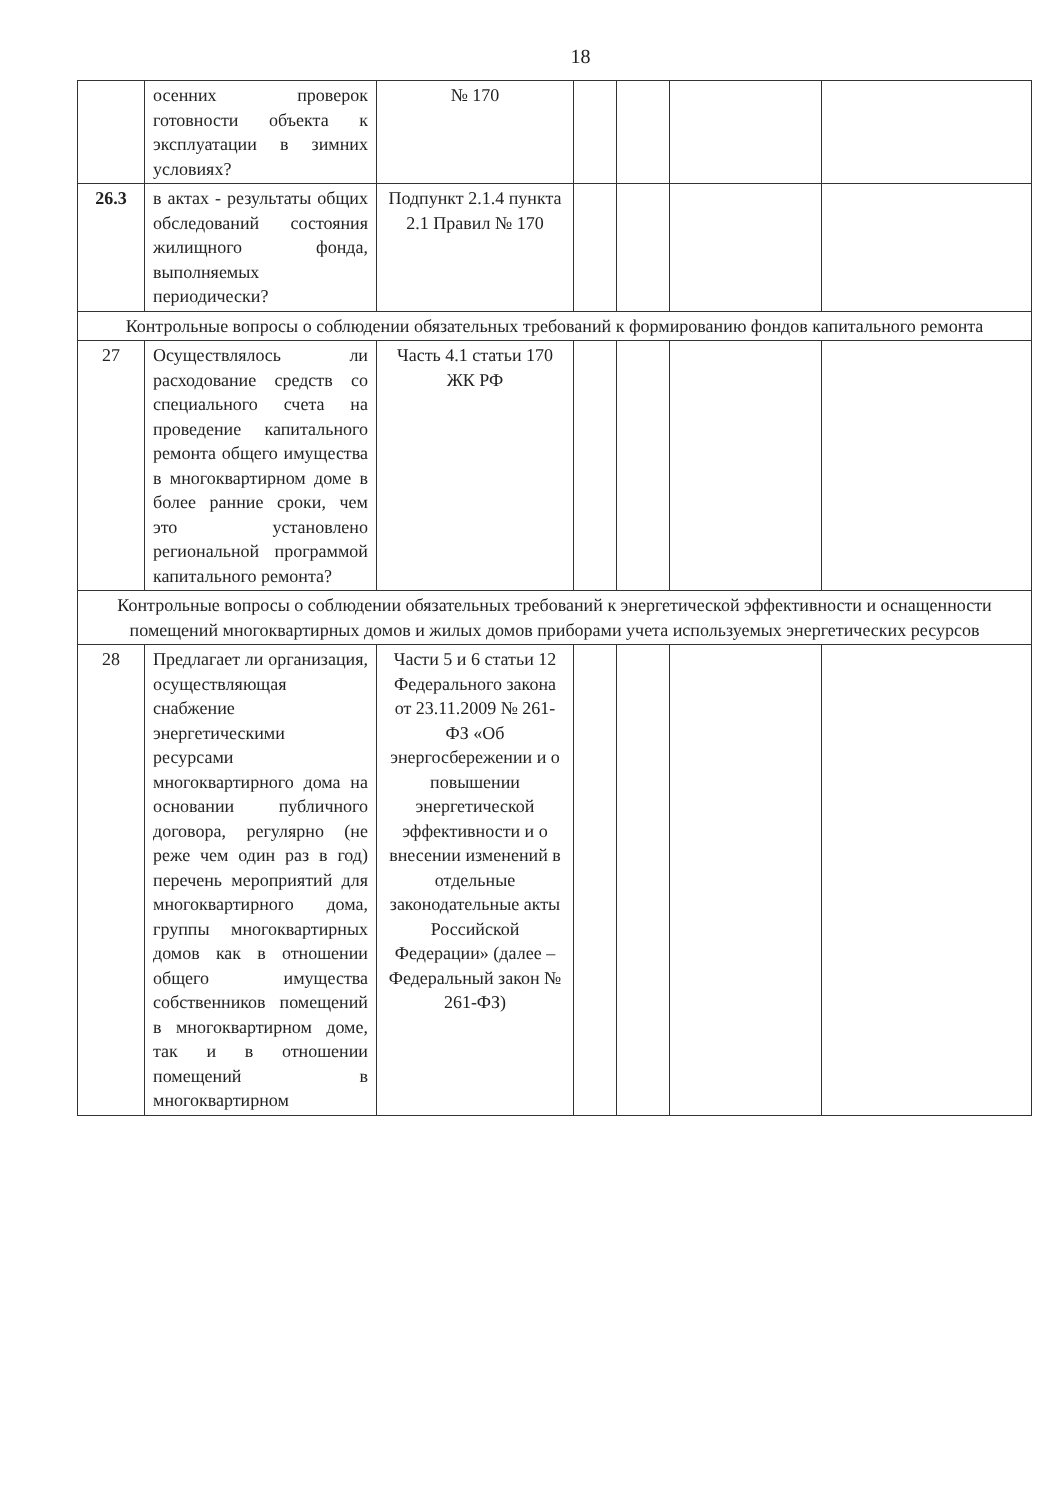18
| | осенних проверок готовности объекта к эксплуатации в зимних условиях? | № 170 | | | | |
| 26.3 | в актах - результаты общих обследований состояния жилищного фонда, выполняемых периодически? | Подпункт 2.1.4 пункта 2.1 Правил № 170 | | | | |
| Контрольные вопросы о соблюдении обязательных требований к формированию фондов капитального ремонта | | | | | | |
| 27 | Осуществлялось ли расходование средств со специального счета на проведение капитального ремонта общего имущества в многоквартирном доме в более ранние сроки, чем это установлено региональной программой капитального ремонта? | Часть 4.1 статьи 170 ЖК РФ | | | | |
| Контрольные вопросы о соблюдении обязательных требований к энергетической эффективности и оснащенности помещений многоквартирных домов и жилых домов приборами учета используемых энергетических ресурсов | | | | | | |
| 28 | Предлагает ли организация, осуществляющая снабжение энергетическими ресурсами многоквартирного дома на основании публичного договора, регулярно (не реже чем один раз в год) перечень мероприятий для многоквартирного дома, группы многоквартирных домов как в отношении общего имущества собственников помещений в многоквартирном доме, так и в отношении помещений в многоквартирном | Части 5 и 6 статьи 12 Федерального закона от 23.11.2009 № 261-ФЗ «Об энергосбережении и о повышении энергетической эффективности и о внесении изменений в отдельные законодательные акты Российской Федерации» (далее – Федеральный закон № 261-ФЗ) | | | | |